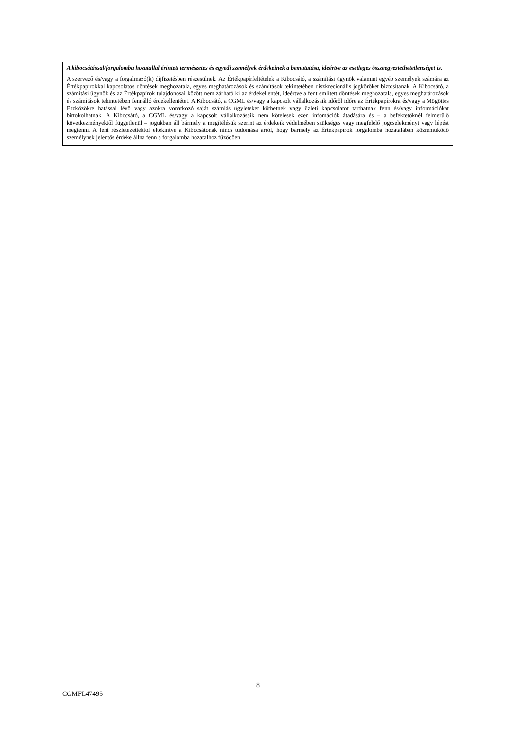A kibocsátással/forgalomba hozatallal érintett természetes és egyedi személyek érdekeinek a bemutatása, ideértve az esetleges összeegyeztethetetlenséget is.
A szervező és/vagy a forgalmazó(k) díjfizetésben részesülnek. Az Értékpapírfeltételek a Kibocsátó, a számítási ügynök valamint egyéb személyek számára az Értékpapírokkal kapcsolatos döntések meghozatala, egyes meghatározások és számítások tekintetében diszkrecionális jogköröket biztosítanak. A Kibocsátó, a számítási ügynök és az Értékpapírok tulajdonosai között nem zárható ki az érdekellentét, ideértve a fent említett döntések meghozatala, egyes meghatározások és számítások tekintetében fennálló érdekellentétet. A Kibocsátó, a CGML és/vagy a kapcsolt vállalkozásaik időről időre az Értékpapírokra és/vagy a Mögöttes Eszközökre hatással lévő vagy azokra vonatkozó saját számlás ügyleteket köthetnek vagy üzleti kapcsolatot tarthatnak fenn és/vagy információkat birtokolhatnak. A Kibocsátó, a CGML és/vagy a kapcsolt vállalkozásaik nem kötelesek ezen infomációk átadására és – a befektetőknél felmerülő következményektől függetlenül – jogukban áll bármely a megítélésük szerint az érdekeik védelmében szükséges vagy megfelelő jogcselekményt vagy lépést megtenni. A fent részletezettektől eltekintve a Kibocsátónak nincs tudomása arról, hogy bármely az Értékpapírok forgalomba hozatalában közreműködő személynek jelentős érdeke állna fenn a forgalomba hozatalhoz fűződően.
8
CGMFL47495